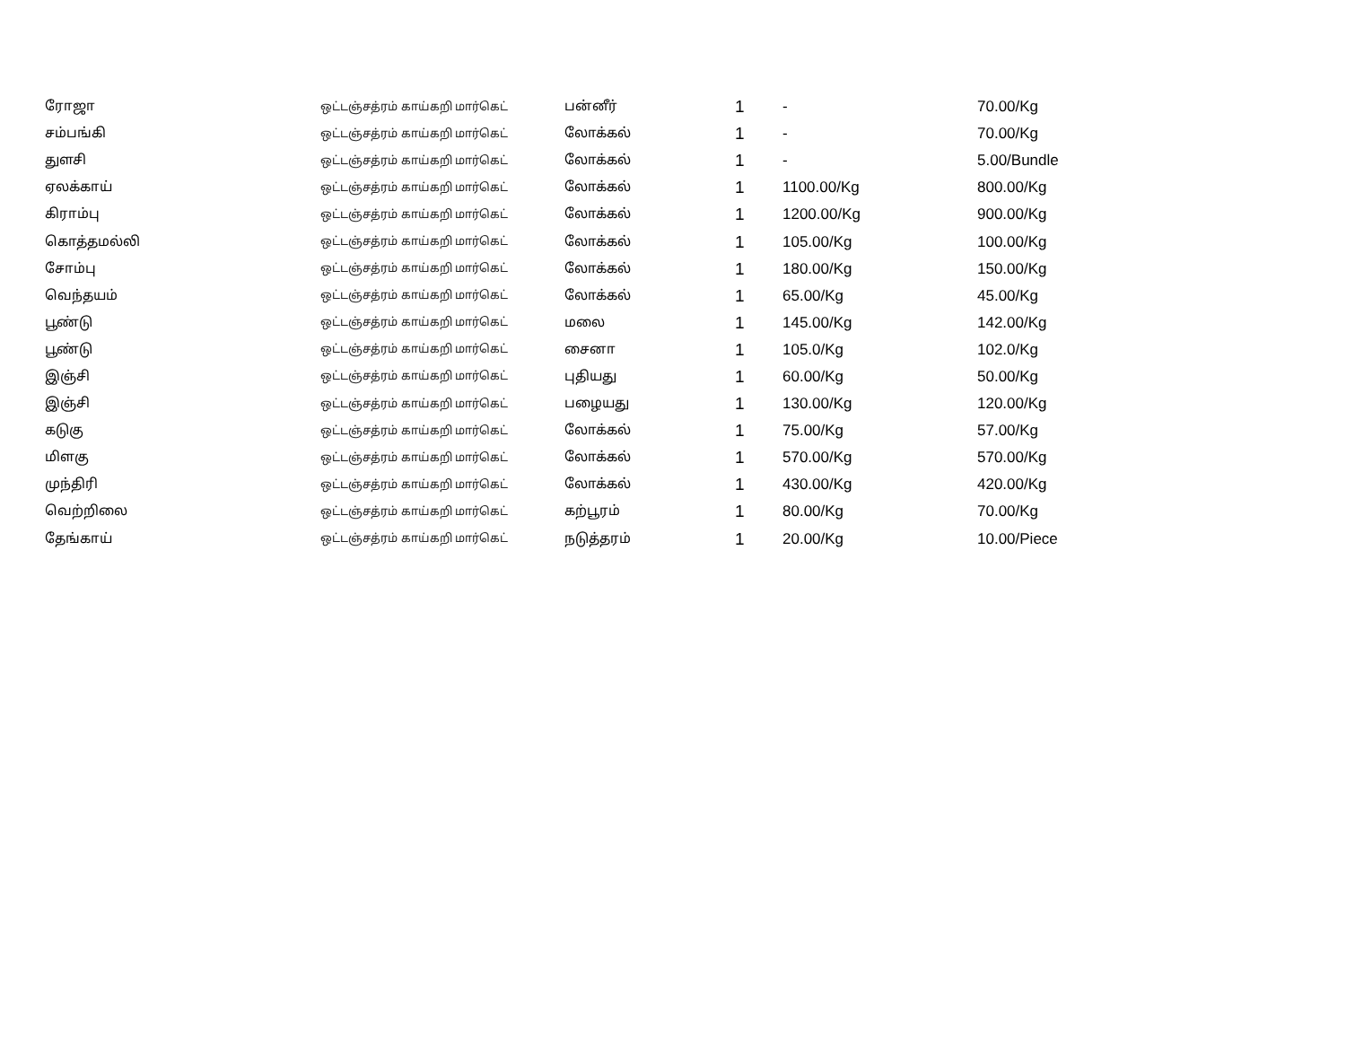| ரோஜா | ஒட்டஞ்சத்ரம் காய்கறி மார்கெட் | பன்னீர் | 1 | - | 70.00/Kg |
| சம்பங்கி | ஒட்டஞ்சத்ரம் காய்கறி மார்கெட் | லோக்கல் | 1 | - | 70.00/Kg |
| துளசி | ஒட்டஞ்சத்ரம் காய்கறி மார்கெட் | லோக்கல் | 1 | - | 5.00/Bundle |
| ஏலக்காய் | ஒட்டஞ்சத்ரம் காய்கறி மார்கெட் | லோக்கல் | 1 | 1100.00/Kg | 800.00/Kg |
| கிராம்பு | ஒட்டஞ்சத்ரம் காய்கறி மார்கெட் | லோக்கல் | 1 | 1200.00/Kg | 900.00/Kg |
| கொத்தமல்லி | ஒட்டஞ்சத்ரம் காய்கறி மார்கெட் | லோக்கல் | 1 | 105.00/Kg | 100.00/Kg |
| சோம்பு | ஒட்டஞ்சத்ரம் காய்கறி மார்கெட் | லோக்கல் | 1 | 180.00/Kg | 150.00/Kg |
| வெந்தயம் | ஒட்டஞ்சத்ரம் காய்கறி மார்கெட் | லோக்கல் | 1 | 65.00/Kg | 45.00/Kg |
| பூண்டு | ஒட்டஞ்சத்ரம் காய்கறி மார்கெட் | மலை | 1 | 145.00/Kg | 142.00/Kg |
| பூண்டு | ஒட்டஞ்சத்ரம் காய்கறி மார்கெட் | சைனா | 1 | 105.0/Kg | 102.0/Kg |
| இஞ்சி | ஒட்டஞ்சத்ரம் காய்கறி மார்கெட் | புதியது | 1 | 60.00/Kg | 50.00/Kg |
| இஞ்சி | ஒட்டஞ்சத்ரம் காய்கறி மார்கெட் | பழையது | 1 | 130.00/Kg | 120.00/Kg |
| கடுகு | ஒட்டஞ்சத்ரம் காய்கறி மார்கெட் | லோக்கல் | 1 | 75.00/Kg | 57.00/Kg |
| மிளகு | ஒட்டஞ்சத்ரம் காய்கறி மார்கெட் | லோக்கல் | 1 | 570.00/Kg | 570.00/Kg |
| முந்திரி | ஒட்டஞ்சத்ரம் காய்கறி மார்கெட் | லோக்கல் | 1 | 430.00/Kg | 420.00/Kg |
| வெற்றிலை | ஒட்டஞ்சத்ரம் காய்கறி மார்கெட் | கற்பூரம் | 1 | 80.00/Kg | 70.00/Kg |
| தேங்காய் | ஒட்டஞ்சத்ரம் காய்கறி மார்கெட் | நடுத்தரம் | 1 | 20.00/Kg | 10.00/Piece |